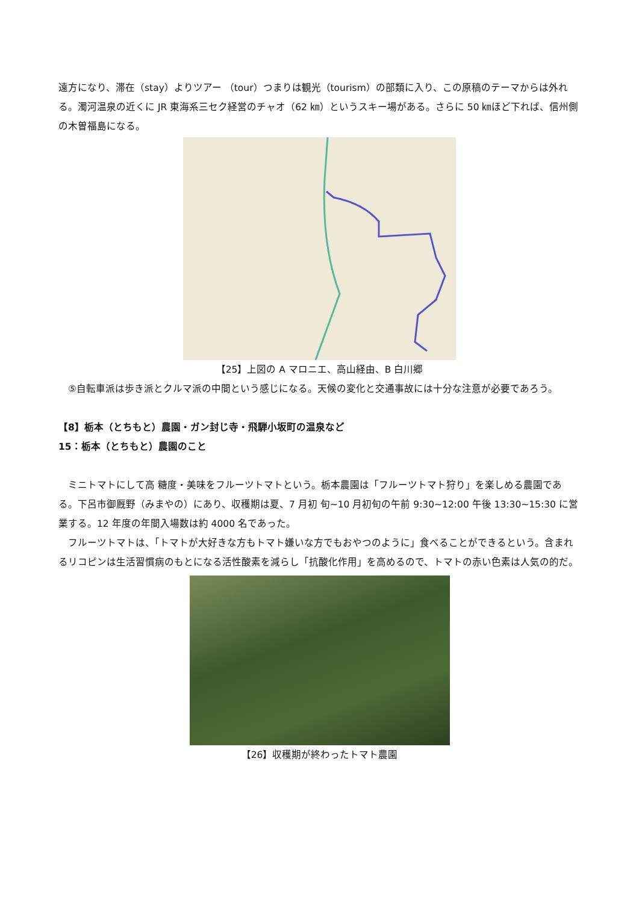遠方になり、滞在（stay）よりツアー （tour）つまりは観光（tourism）の部類に入り、この原稿のテーマからは外れる。濁河温泉の近くに JR 東海系三セク経営のチャオ（62 ㎞）というスキー場がある。さらに 50 ㎞ほど下れば、信州側の木曽福島になる。
【25】上図の A マロニエ、高山経由、B 白川郷
　⑤自転車派は歩き派とクルマ派の中間という感じになる。天候の変化と交通事故には十分な注意が必要であろう。
【8】栃本（とちもと）農園・ガン封じ寺・飛騨小坂町の温泉など
15：栃本（とちもと）農園のこと
　ミニトマトにして高 糖度・美味をフルーツトマトという。栃本農園は「フルーツトマト狩り」を楽しめる農園である。下呂市御厩野（みまやの）にあり、収穫期は夏、7 月初 旬~10 月初旬の午前 9:30~12:00 午後 13:30~15:30 に営業する。12 年度の年間入場数は約 4000 名であった。
　フルーツトマトは、「トマトが大好きな方もトマト嫌いな方でもおやつのように」食べることができるという。含まれるリコピンは生活習慣病のもとになる活性酸素を減らし「抗酸化作用」を高めるので、トマトの赤い色素は人気の的だ。
【26】収穫期が終わったトマト農園